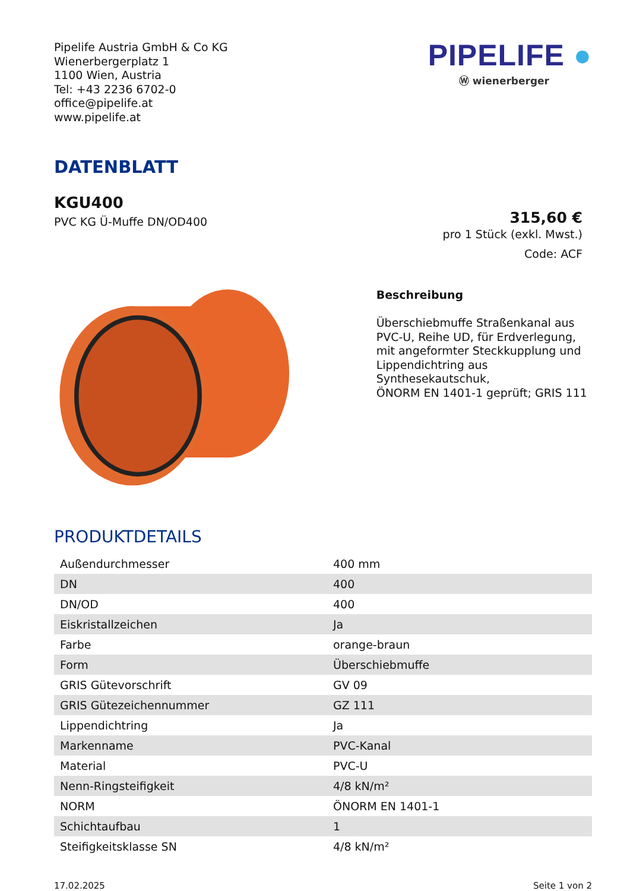Pipelife Austria GmbH & Co KG
Wienerbergerplatz 1
1100 Wien, Austria
Tel: +43 2236 6702-0
office@pipelife.at
www.pipelife.at
PIPELIFE ●
Ⓦ wienerberger
DATENBLATT
KGU400
PVC KG Ü-Muffe DN/OD400
315,60 €
pro 1 Stück (exkl. Mwst.)
Code: ACF
Beschreibung
Überschiebmuffe Straßenkanal aus
PVC-U, Reihe UD, für Erdverlegung,
mit angeformter Steckkupplung und
Lippendichtring aus Synthesekautschuk,
ÖNORM EN 1401-1 geprüft; GRIS 111
PRODUKTDETAILS
| Außendurchmesser | 400 mm |
| DN | 400 |
| DN/OD | 400 |
| Eiskristallzeichen | Ja |
| Farbe | orange-braun |
| Form | Überschiebmuffe |
| GRIS Gütevorschrift | GV 09 |
| GRIS Gütezeichennummer | GZ 111 |
| Lippendichtring | Ja |
| Markenname | PVC-Kanal |
| Material | PVC-U |
| Nenn-Ringsteifigkeit | 4/8 kN/m² |
| NORM | ÖNORM EN 1401-1 |
| Schichtaufbau | 1 |
| Steifigkeitsklasse SN | 4/8 kN/m² |
17.02.2025 Seite 1 von 2